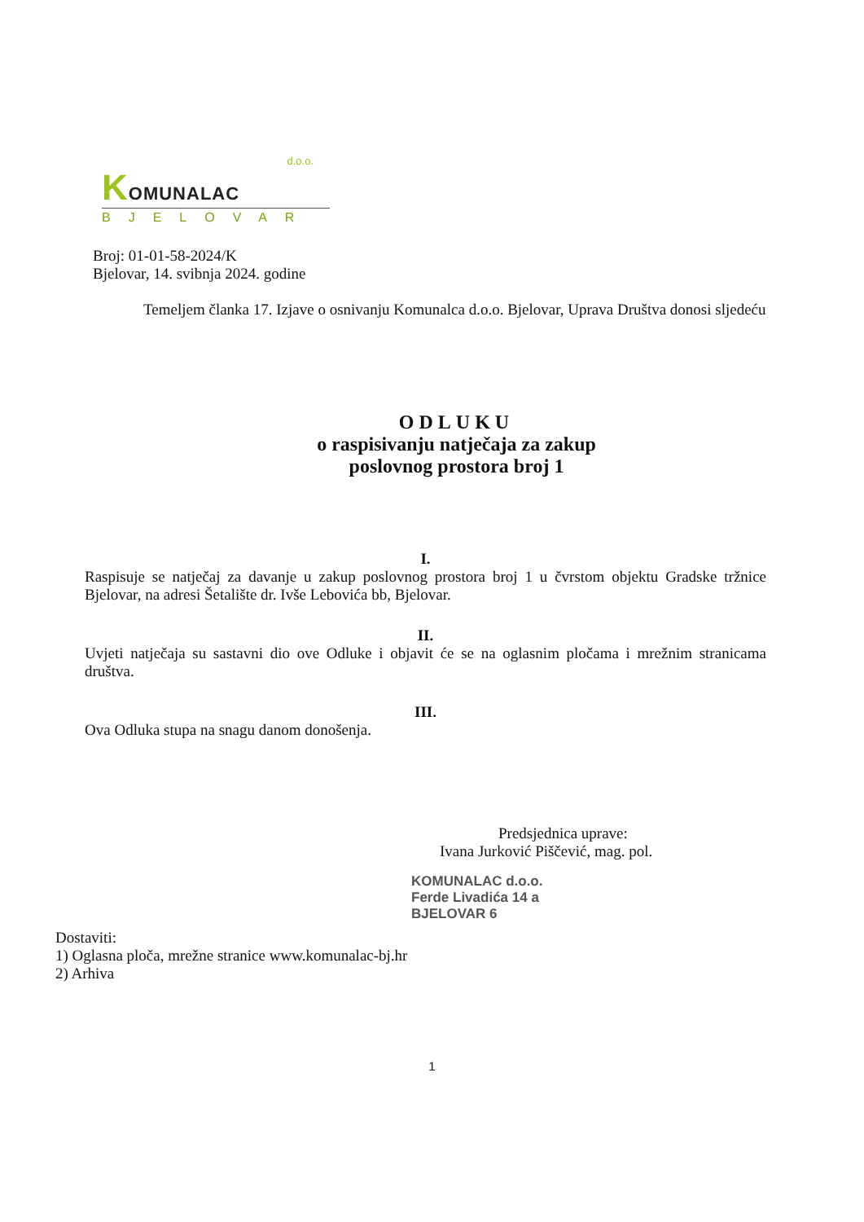d.o.o.
KOMUNALAC
BJELOVAR
Broj: 01-01-58-2024/K
Bjelovar, 14. svibnja 2024. godine
Temeljem članka 17. Izjave o osnivanju Komunalca d.o.o. Bjelovar, Uprava Društva donosi sljedeću
ODLUKU
o raspisivanju natječaja za zakup
poslovnog prostora broj 1
I.
Raspisuje se natječaj za davanje u zakup poslovnog prostora broj 1 u čvrstom objektu Gradske tržnice Bjelovar, na adresi Šetalište dr. Ivše Lebovića bb, Bjelovar.
II.
Uvjeti natječaja su sastavni dio ove Odluke i objavit će se na oglasnim pločama i mrežnim stranicama društva.
III.
Ova Odluka stupa na snagu danom donošenja.
Predsjednica uprave:
Ivana Jurković Piščević, mag. pol.
KOMUNALAC d.o.o.
Ferde Livadića 14 a
BJELOVAR 6
Dostaviti:
1) Oglasna ploča, mrežne stranice www.komunalac-bj.hr
2) Arhiva
1